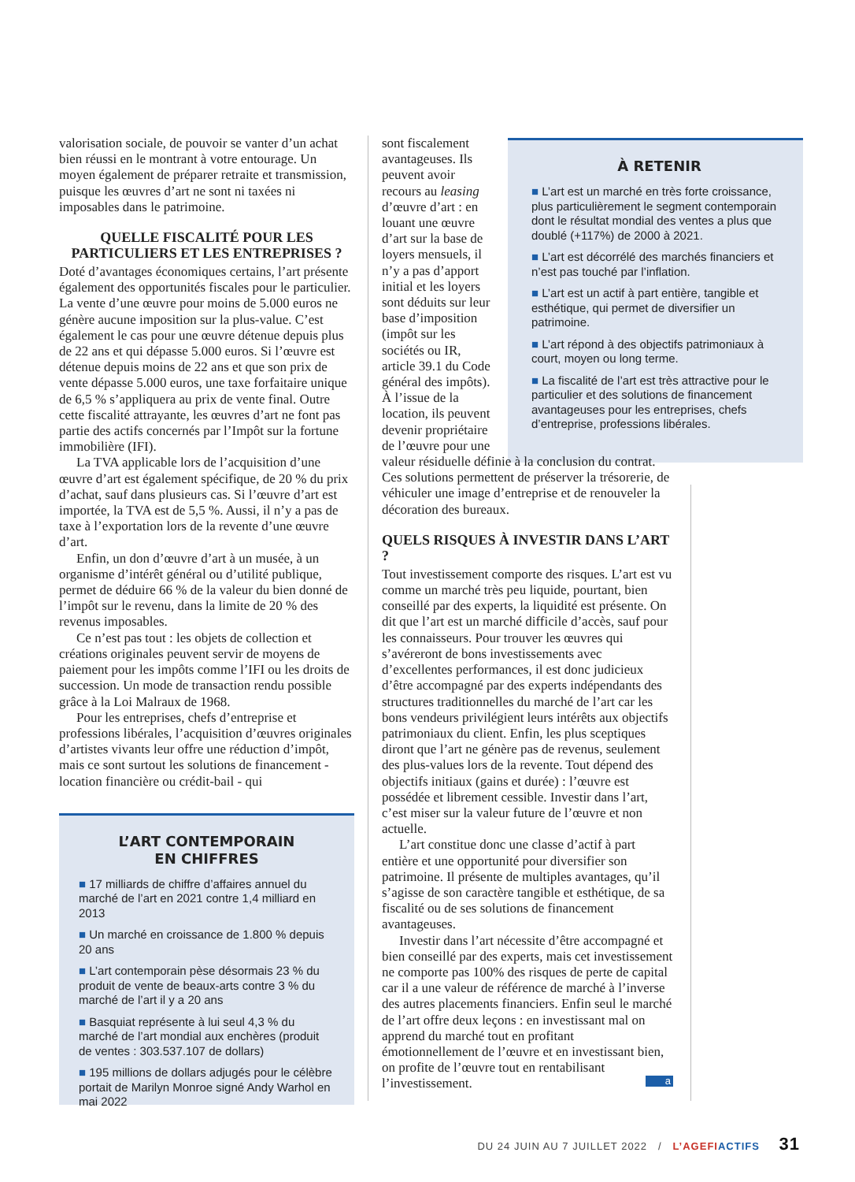valorisation sociale, de pouvoir se vanter d’un achat bien réussi en le montrant à votre entourage. Un moyen également de préparer retraite et transmission, puisque les œuvres d’art ne sont ni taxées ni imposables dans le patrimoine.
QUELLE FISCALITÉ POUR LES PARTICULIERS ET LES ENTREPRISES ?
Doté d’avantages économiques certains, l’art présente également des opportunités fiscales pour le particulier. La vente d’une œuvre pour moins de 5.000 euros ne génère aucune imposition sur la plus-value. C’est également le cas pour une œuvre détenue depuis plus de 22 ans et qui dépasse 5.000 euros. Si l’œuvre est détenue depuis moins de 22 ans et que son prix de vente dépasse 5.000 euros, une taxe forfaitaire unique de 6,5 % s’appliquera au prix de vente final. Outre cette fiscalité attrayante, les œuvres d’art ne font pas partie des actifs concernés par l’Impôt sur la fortune immobilière (IFI).
La TVA applicable lors de l’acquisition d’une œuvre d’art est également spécifique, de 20 % du prix d’achat, sauf dans plusieurs cas. Si l’œuvre d’art est importée, la TVA est de 5,5 %. Aussi, il n’y a pas de taxe à l’exportation lors de la revente d’une œuvre d’art.
Enfin, un don d’œuvre d’art à un musée, à un organisme d’intérêt général ou d’utilité publique, permet de déduire 66 % de la valeur du bien donné de l’impôt sur le revenu, dans la limite de 20 % des revenus imposables.
Ce n’est pas tout : les objets de collection et créations originales peuvent servir de moyens de paiement pour les impôts comme l’IFI ou les droits de succession. Un mode de transaction rendu possible grâce à la Loi Malraux de 1968.
Pour les entreprises, chefs d’entreprise et professions libérales, l’acquisition d’œuvres originales d’artistes vivants leur offre une réduction d’impôt, mais ce sont surtout les solutions de financement - location financière ou crédit-bail - qui
L’ART CONTEMPORAIN
EN CHIFFRES
■ 17 milliards de chiffre d’affaires annuel du marché de l’art en 2021 contre 1,4 milliard en 2013
■ Un marché en croissance de 1.800 % depuis 20 ans
■ L’art contemporain pèse désormais 23 % du produit de vente de beaux-arts contre 3 % du marché de l’art il y a 20 ans
■ Basquiat représente à lui seul 4,3 % du marché de l’art mondial aux enchères (produit de ventes : 303.537.107 de dollars)
■ 195 millions de dollars adjugés pour le célèbre portait de Marilyn Monroe signé Andy Warhol en mai 2022
À RETENIR
■ L’art est un marché en très forte croissance, plus particulièrement le segment contemporain dont le résultat mondial des ventes a plus que doublé (+117%) de 2000 à 2021.
■ L’art est décorrélé des marchés financiers et n’est pas touché par l’inflation.
■ L’art est un actif à part entière, tangible et esthétique, qui permet de diversifier un patrimoine.
■ L’art répond à des objectifs patrimoniaux à court, moyen ou long terme.
■ La fiscalité de l’art est très attractive pour le particulier et des solutions de financement avantageuses pour les entreprises, chefs d’entreprise, professions libérales.
sont fiscalement avantageuses. Ils peuvent avoir recours au leasing d’œuvre d’art : en louant une œuvre d’art sur la base de loyers mensuels, il n’y a pas d’apport initial et les loyers sont déduits sur leur base d’imposition (impôt sur les sociétés ou IR, article 39.1 du Code général des impôts). À l’issue de la location, ils peuvent devenir propriétaire de l’œuvre pour une
valeur résiduelle définie à la conclusion du contrat. Ces solutions permettent de préserver la trésorerie, de véhiculer une image d’entreprise et de renouveler la décoration des bureaux.
QUELS RISQUES À INVESTIR DANS L’ART ?
Tout investissement comporte des risques. L’art est vu comme un marché très peu liquide, pourtant, bien conseillé par des experts, la liquidité est présente. On dit que l’art est un marché difficile d’accès, sauf pour les connaisseurs. Pour trouver les œuvres qui s’avéreront de bons investissements avec d’excellentes performances, il est donc judicieux d’être accompagné par des experts indépendants des structures traditionnelles du marché de l’art car les bons vendeurs privilégient leurs intérêts aux objectifs patrimoniaux du client. Enfin, les plus sceptiques diront que l’art ne génère pas de revenus, seulement des plus-values lors de la revente. Tout dépend des objectifs initiaux (gains et durée) : l’œuvre est possédée et librement cessible. Investir dans l’art, c’est miser sur la valeur future de l’œuvre et non actuelle.
L’art constitue donc une classe d’actif à part entière et une opportunité pour diversifier son patrimoine. Il présente de multiples avantages, qu’il s’agisse de son caractère tangible et esthétique, de sa fiscalité ou de ses solutions de financement avantageuses.
Investir dans l’art nécessite d’être accompagné et bien conseillé par des experts, mais cet investissement ne comporte pas 100% des risques de perte de capital car il a une valeur de référence de marché à l’inverse des autres placements financiers. Enfin seul le marché de l’art offre deux leçons : en investissant mal on apprend du marché tout en profitant émotionnellement de l’œuvre et en investissant bien, on profite de l’œuvre tout en rentabilisant l’investissement. a
DU 24 JUIN AU 7 JUILLET 2022 / L’AGEFI ACTIFS 31